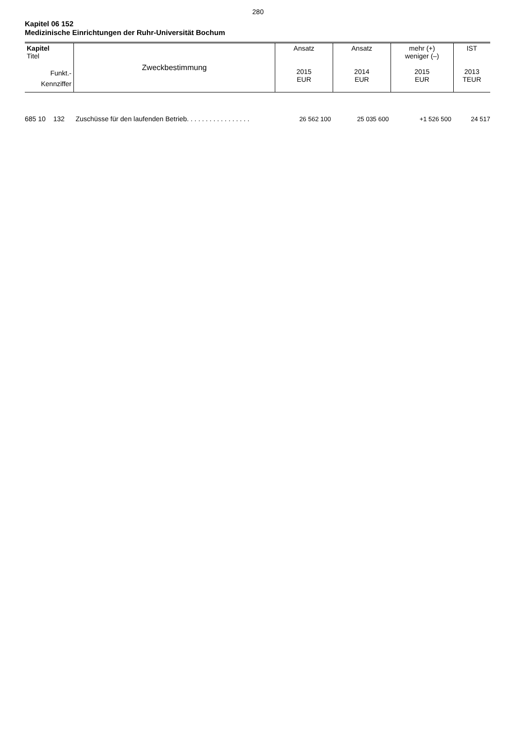280
Kapitel 06 152
Medizinische Einrichtungen der Ruhr-Universität Bochum
| Kapitel Titel Funkt.- Kennziffer | Zweckbestimmung | Ansatz 2015 EUR | Ansatz 2014 EUR | mehr (+) weniger (–) 2015 EUR | IST 2013 TEUR |
| --- | --- | --- | --- | --- | --- |
| 685 10 132 | Zuschüsse für den laufenden Betrieb. . . . . . . . . . . . . . . . . | 26 562 100 | 25 035 600 | +1 526 500 | 24 517 |